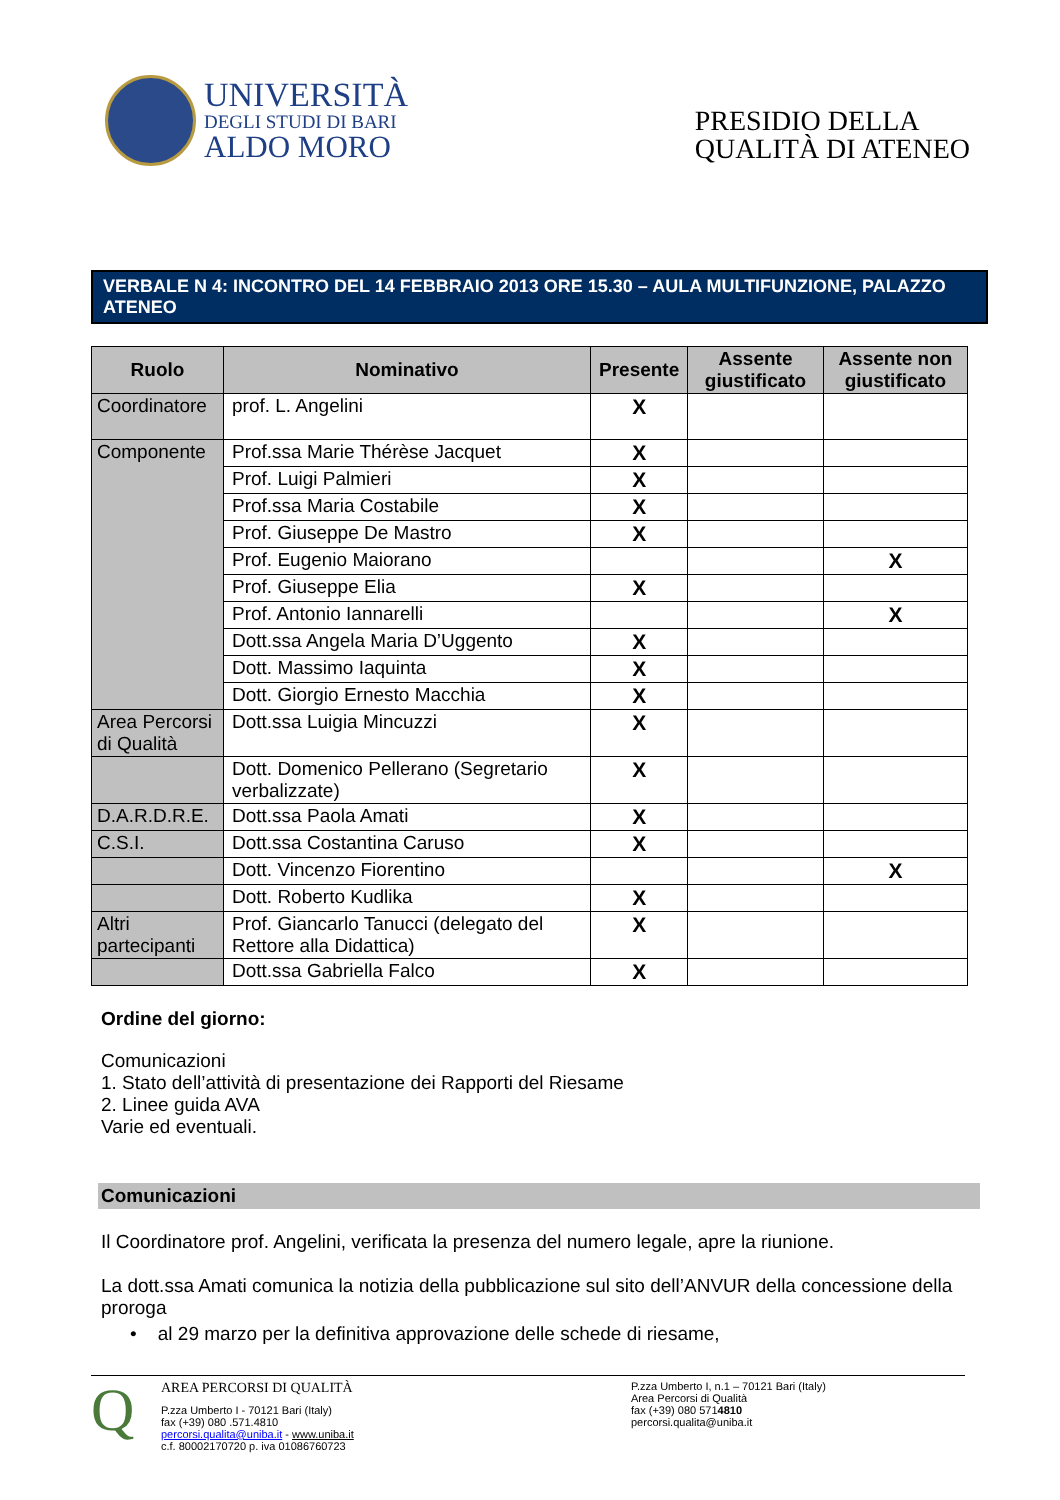UNIVERSITÀ
DEGLI STUDI DI BARI
ALDO MORO
PRESIDIO DELLA
QUALITÀ DI ATENEO
VERBALE N 4: INCONTRO DEL 14 FEBBRAIO 2013 ORE 15.30 – AULA MULTIFUNZIONE, PALAZZO ATENEO
| Ruolo | Nominativo | Presente | Assente giustificato | Assente non giustificato |
| --- | --- | --- | --- | --- |
| Coordinatore | prof. L. Angelini | X | | |
| Componente | Prof.ssa Marie Thérèse Jacquet | X | | |
| | Prof. Luigi Palmieri | X | | |
| | Prof.ssa Maria Costabile | X | | |
| | Prof. Giuseppe De Mastro | X | | |
| | Prof. Eugenio Maiorano | | | X |
| | Prof. Giuseppe Elia | X | | |
| | Prof. Antonio Iannarelli | | | X |
| | Dott.ssa Angela Maria D’Uggento | X | | |
| | Dott. Massimo Iaquinta | X | | |
| | Dott. Giorgio Ernesto Macchia | X | | |
| Area Percorsi di Qualità | Dott.ssa Luigia Mincuzzi | X | | |
| | Dott. Domenico Pellerano (Segretario verbalizzate) | X | | |
| D.A.R.D.R.E. | Dott.ssa Paola Amati | X | | |
| C.S.I. | Dott.ssa Costantina Caruso | X | | |
| | Dott. Vincenzo Fiorentino | | | X |
| | Dott. Roberto Kudlika | X | | |
| Altri partecipanti | Prof. Giancarlo Tanucci (delegato del Rettore alla Didattica) | X | | |
| | Dott.ssa Gabriella Falco | X | | |
Ordine del giorno:
Comunicazioni
1. Stato dell’attività di presentazione dei Rapporti del Riesame
2. Linee guida AVA
Varie ed eventuali.
Comunicazioni
Il Coordinatore prof. Angelini, verificata la presenza del numero legale, apre la riunione.
La dott.ssa Amati comunica la notizia della pubblicazione sul sito dell’ANVUR della concessione della proroga
• al 29 marzo per la definitiva approvazione delle schede di riesame,
Q
AREA PERCORSI DI QUALITÀ
P.zza Umberto I - 70121 Bari (Italy)
fax (+39) 080 .571.4810
percorsi.qualita@uniba.it - www.uniba.it
c.f. 80002170720 p. iva 01086760723
P.zza Umberto I, n.1 – 70121 Bari (Italy)
Area Percorsi di Qualità
fax (+39) 080 5714810
percorsi.qualita@uniba.it